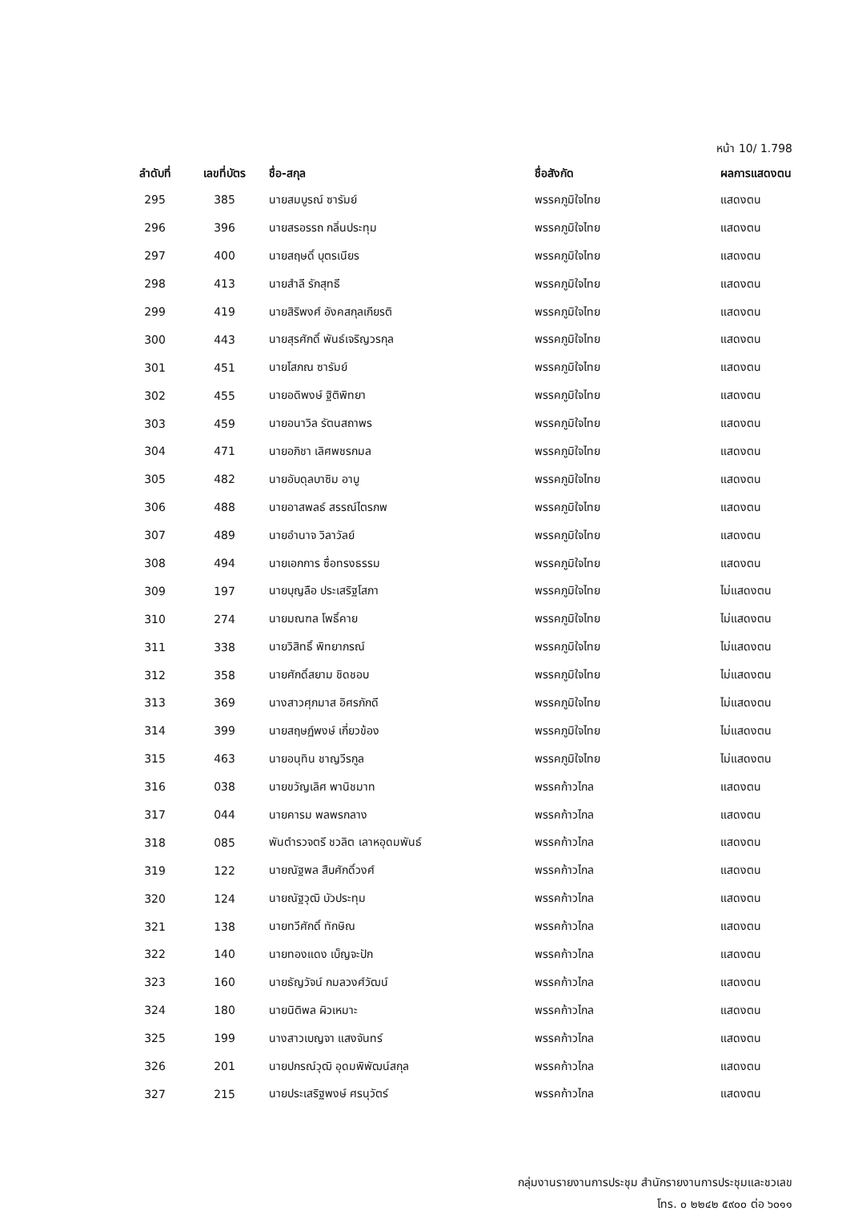หน้า 10/ 1.798
| ลำดับที่ | เลขที่บัตร | ชื่อ-สกุล | ชื่อสังกัด | ผลการแสดงตน |
| --- | --- | --- | --- | --- |
| 295 | 385 | นายสมบูรณ์ ซารัมย์ | พรรคภูมิใจไทย | แสดงตน |
| 296 | 396 | นายสรอรรถ กลิ่นประทุม | พรรคภูมิใจไทย | แสดงตน |
| 297 | 400 | นายสฤษดิ์ บุตรเนียร | พรรคภูมิใจไทย | แสดงตน |
| 298 | 413 | นายสำลี รักสุทธี | พรรคภูมิใจไทย | แสดงตน |
| 299 | 419 | นายสิริพงศ์ อังคสกุลเกียรติ | พรรคภูมิใจไทย | แสดงตน |
| 300 | 443 | นายสุรศักดิ์ พันธ์เจริญวรกุล | พรรคภูมิใจไทย | แสดงตน |
| 301 | 451 | นายโสภณ ซารัมย์ | พรรคภูมิใจไทย | แสดงตน |
| 302 | 455 | นายอดิพงษ์ ฐิติพิทยา | พรรคภูมิใจไทย | แสดงตน |
| 303 | 459 | นายอนาวิล รัตนสถาพร | พรรคภูมิใจไทย | แสดงตน |
| 304 | 471 | นายอภิชา เลิศพชรกมล | พรรคภูมิใจไทย | แสดงตน |
| 305 | 482 | นายอับดุลบาซิม อาบู | พรรคภูมิใจไทย | แสดงตน |
| 306 | 488 | นายอาสพลธ์ สรรณ์ไตรภพ | พรรคภูมิใจไทย | แสดงตน |
| 307 | 489 | นายอำนาจ วิลาวัลย์ | พรรคภูมิใจไทย | แสดงตน |
| 308 | 494 | นายเอกการ ซื่อทรงธรรม | พรรคภูมิใจไทย | แสดงตน |
| 309 | 197 | นายบุญลือ ประเสริฐโสภา | พรรคภูมิใจไทย | ไม่แสดงตน |
| 310 | 274 | นายมณฑล โพธิ์คาย | พรรคภูมิใจไทย | ไม่แสดงตน |
| 311 | 338 | นายวิสิทธิ์ พิทยาภรณ์ | พรรคภูมิใจไทย | ไม่แสดงตน |
| 312 | 358 | นายศักดิ์สยาม ชิดชอบ | พรรคภูมิใจไทย | ไม่แสดงตน |
| 313 | 369 | นางสาวศุภมาส อิศรภักดี | พรรคภูมิใจไทย | ไม่แสดงตน |
| 314 | 399 | นายสฤษฏ์พงษ์ เกี่ยวข้อง | พรรคภูมิใจไทย | ไม่แสดงตน |
| 315 | 463 | นายอนุทิน ชาญวีรกูล | พรรคภูมิใจไทย | ไม่แสดงตน |
| 316 | 038 | นายขวัญเลิศ พานิชมาท | พรรคก้าวไกล | แสดงตน |
| 317 | 044 | นายคารม พลพรกลาง | พรรคก้าวไกล | แสดงตน |
| 318 | 085 | พันตำรวจตรี ชวลิต เลาหอุดมพันธ์ | พรรคก้าวไกล | แสดงตน |
| 319 | 122 | นายณัฐพล สืบศักดิ์วงศ์ | พรรคก้าวไกล | แสดงตน |
| 320 | 124 | นายณัฐวุฒิ บัวประทุม | พรรคก้าวไกล | แสดงตน |
| 321 | 138 | นายทวีศักดิ์ ทักษิณ | พรรคก้าวไกล | แสดงตน |
| 322 | 140 | นายทองแดง เบ็ญจะปัก | พรรคก้าวไกล | แสดงตน |
| 323 | 160 | นายธัญวัจน์ กมลวงศ์วัฒน์ | พรรคก้าวไกล | แสดงตน |
| 324 | 180 | นายนิติพล ผิวเหมาะ | พรรคก้าวไกล | แสดงตน |
| 325 | 199 | นางสาวเบญจา แสงจันทร์ | พรรคก้าวไกล | แสดงตน |
| 326 | 201 | นายปกรณ์วุฒิ อุดมพิพัฒน์สกุล | พรรคก้าวไกล | แสดงตน |
| 327 | 215 | นายประเสริฐพงษ์ ศรนุวัตร์ | พรรคก้าวไกล | แสดงตน |
กลุ่มงานรายงานการประชุม สำนักรายงานการประชุมและชวเลข
โทร. ๐ ๒๒๔๒ ๕๙๐๐ ต่อ ๖๐๑๑